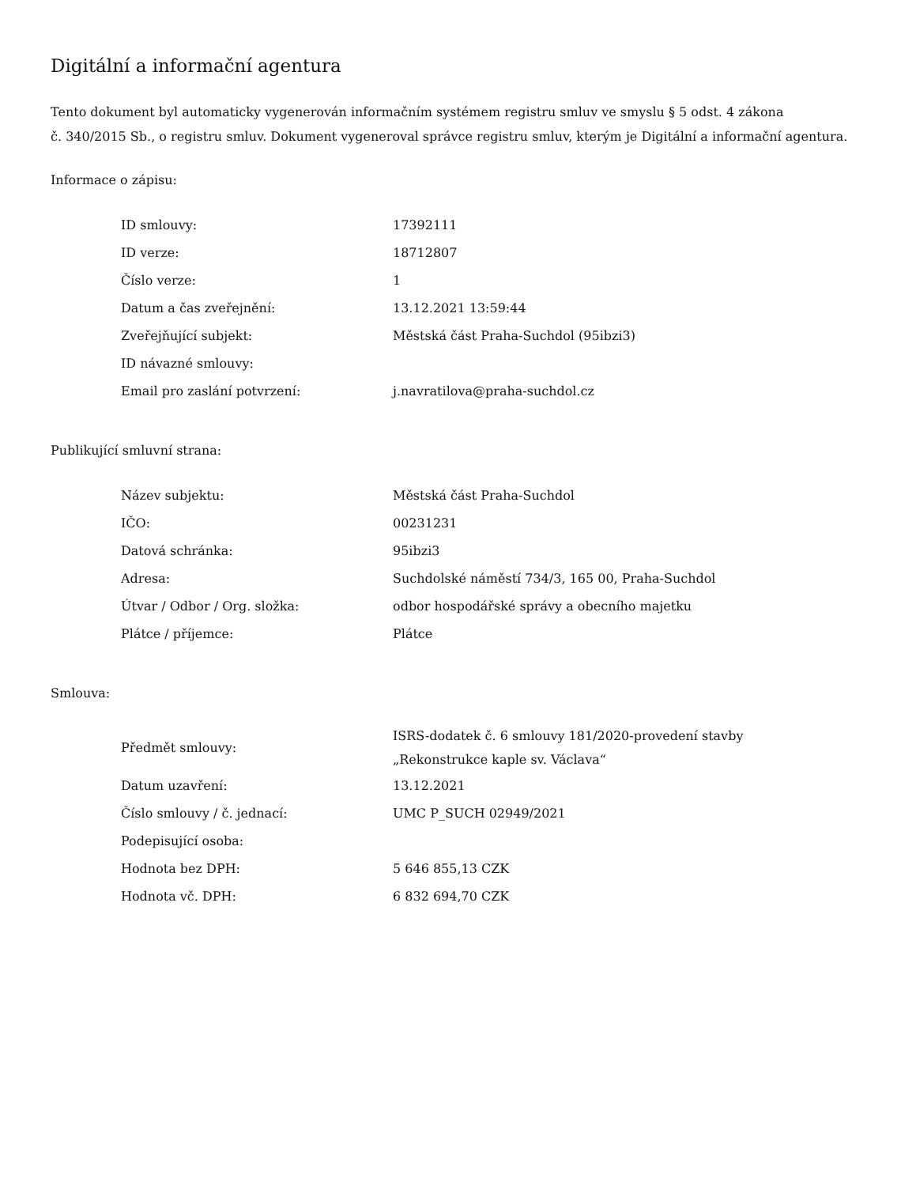Digitální a informační agentura
Tento dokument byl automaticky vygenerován informačním systémem registru smluv ve smyslu § 5 odst. 4 zákona
č. 340/2015 Sb., o registru smluv. Dokument vygeneroval správce registru smluv, kterým je Digitální a informační agentura.
Informace o zápisu:
| ID smlouvy: | 17392111 |
| ID verze: | 18712807 |
| Číslo verze: | 1 |
| Datum a čas zveřejnění: | 13.12.2021 13:59:44 |
| Zveřejňující subjekt: | Městská část Praha-Suchdol (95ibzi3) |
| ID návazné smlouvy: | |
| Email pro zaslání potvrzení: | j.navratilova@praha-suchdol.cz |
Publikující smluvní strana:
| Název subjektu: | Městská část Praha-Suchdol |
| IČO: | 00231231 |
| Datová schránka: | 95ibzi3 |
| Adresa: | Suchdolské náměstí 734/3, 165 00, Praha-Suchdol |
| Útvar / Odbor / Org. složka: | odbor hospodářské správy a obecního majetku |
| Plátce / příjemce: | Plátce |
Smlouva:
| Předmět smlouvy: | ISRS-dodatek č. 6 smlouvy 181/2020-provedení stavby „Rekonstrukce kaple sv. Václava“ |
| Datum uzavření: | 13.12.2021 |
| Číslo smlouvy / č. jednací: | UMC P_SUCH 02949/2021 |
| Podepisující osoba: | |
| Hodnota bez DPH: | 5 646 855,13 CZK |
| Hodnota vč. DPH: | 6 832 694,70 CZK |